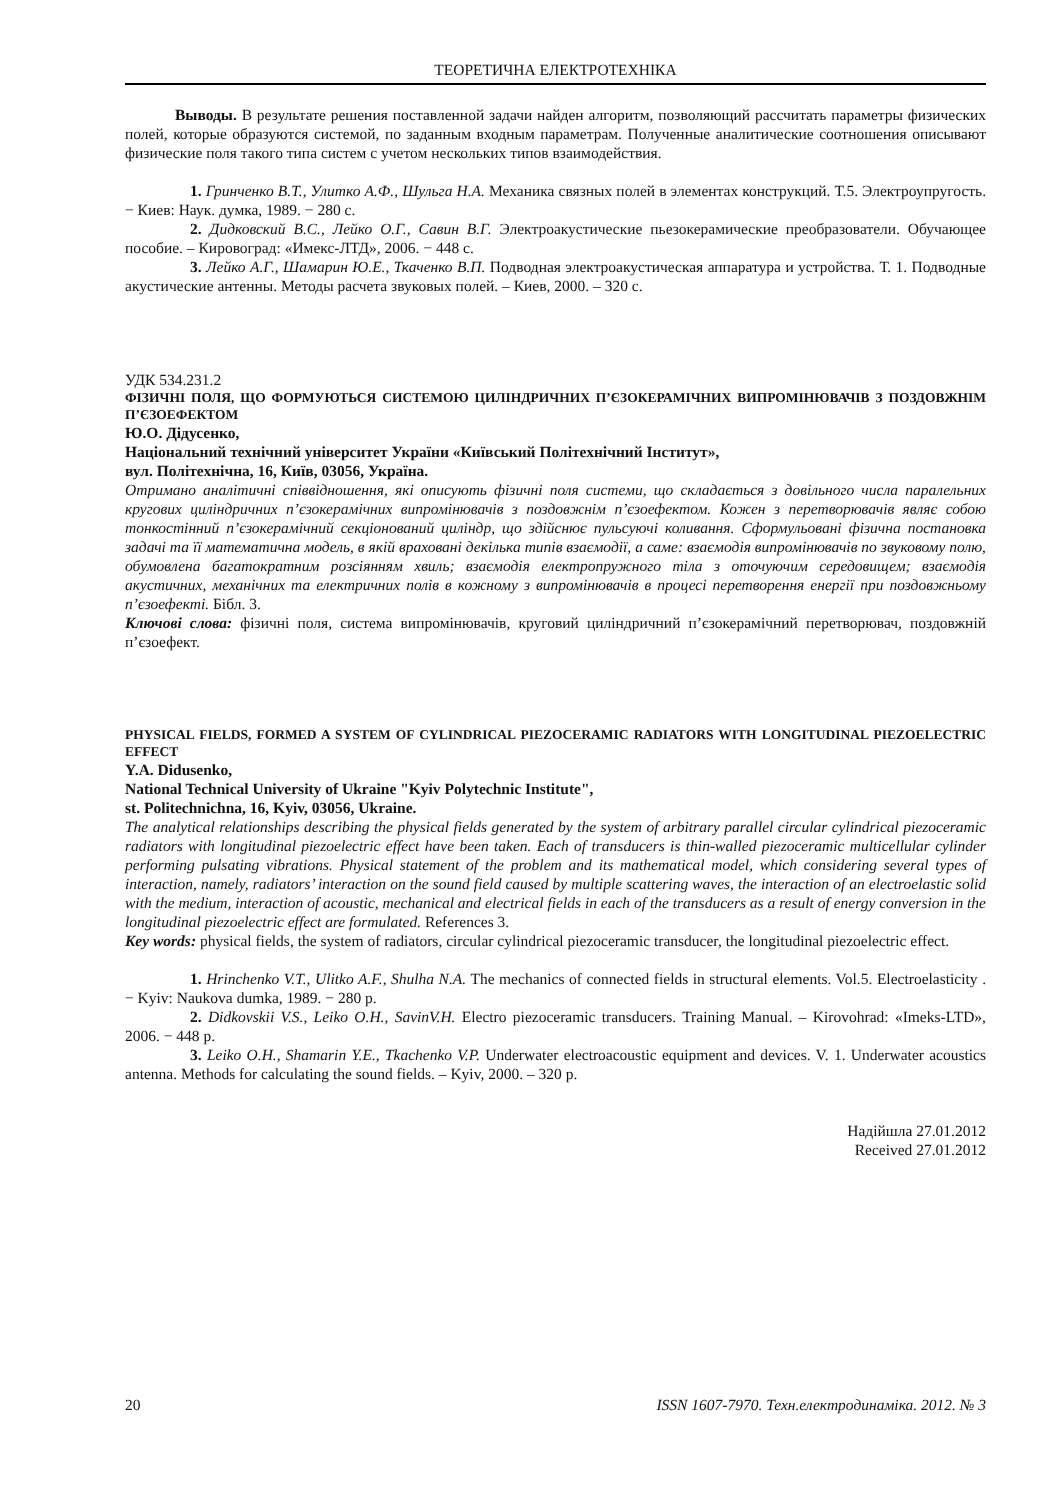ТЕОРЕТИЧНА ЕЛЕКТРОТЕХНІКА
Выводы. В результате решения поставленной задачи найден алгоритм, позволяющий рассчитать параметры физических полей, которые образуются системой, по заданным входным параметрам. Полученные аналитические соотношения описывают физические поля такого типа систем с учетом нескольких типов взаимодействия.
1. Гринченко В.Т., Улитко А.Ф., Шульга Н.А. Механика связных полей в элементах конструкций. Т.5. Электроупругость. − Киев: Наук. думка, 1989. − 280 с.
2. Дидковский В.С., Лейко О.Г., Савин В.Г. Электроакустические пьезокерамические преобразователи. Обучающее пособие. – Кировоград: «Имекс-ЛТД», 2006. − 448 с.
3. Лейко А.Г., Шамарин Ю.Е., Ткаченко В.П. Подводная электроакустическая аппаратура и устройства. Т. 1. Подводные акустические антенны. Методы расчета звуковых полей. – Киев, 2000. – 320 с.
УДК 534.231.2
ФІЗИЧНІ ПОЛЯ, ЩО ФОРМУЮТЬСЯ СИСТЕМОЮ ЦИЛІНДРИЧНИХ П’ЄЗОКЕРАМІЧНИХ ВИПРОМІНЮВАЧІВ З ПОЗДОВЖНІМ П’ЄЗОЕФЕКТОМ
Ю.О. Дідусенко,
Національний технічний університет України «Київський Політехнічний Інститут»,
вул. Політехнічна, 16, Київ, 03056, Україна.
Отримано аналітичні співвідношення, які описують фізичні поля системи, що складається з довільного числа паралельних кругових циліндричних п’єзокерамічних випромінювачів з поздовжнім п’єзоефектом. Кожен з перетворювачів являє собою тонкостінний п’єзокерамічний секціонований циліндр, що здійснює пульсуючі коливання. Сформульовані фізична постановка задачі та її математична модель, в якій враховані декілька типів взаємодії, а саме: взаємодія випромінювачів по звуковому полю, обумовлена багатократним розсіянням хвиль; взаємодія електропружного тіла з оточуючим середовищем; взаємодія акустичних, механічних та електричних полів в кожному з випромінювачів в процесі перетворення енергії при поздовжньому п’єзоефекті. Бібл. 3.
Ключові слова: фізичні поля, система випромінювачів, круговий циліндричний п’єзокерамічний перетворювач, поздовжній п’єзоефект.
PHYSICAL FIELDS, FORMED A SYSTEM OF CYLINDRICAL PIEZOCERAMIC RADIATORS WITH LONGITUDINAL PIEZOELECTRIC EFFECT
Y.A. Didusenko,
National Technical University of Ukraine "Kyiv Polytechnic Institute",
st. Politechnichna, 16, Kyiv, 03056, Ukraine.
The analytical relationships describing the physical fields generated by the system of arbitrary parallel circular cylindrical piezoceramic radiators with longitudinal piezoelectric effect have been taken. Each of transducers is thin-walled piezoceramic multicellular cylinder performing pulsating vibrations. Physical statement of the problem and its mathematical model, which considering several types of interaction, namely, radiators’ interaction on the sound field caused by multiple scattering waves, the interaction of an electroelastic solid with the medium, interaction of acoustic, mechanical and electrical fields in each of the transducers as a result of energy conversion in the longitudinal piezoelectric effect are formulated. References 3.
Key words: physical fields, the system of radiators, circular cylindrical piezoceramic transducer, the longitudinal piezoelectric effect.
1. Hrinchenko V.T., Ulitko A.F., Shulha N.A. The mechanics of connected fields in structural elements. Vol.5. Electroelasticity . − Kyiv: Naukova dumka, 1989. − 280 p.
2. Didkovskii V.S., Leiko O.H., SavinV.H. Electro piezoceramic transducers. Training Manual. – Kirovohrad: «Imeks-LTD», 2006. − 448 p.
3. Leiko O.H., Shamarin Y.E., Tkachenko V.P. Underwater electroacoustic equipment and devices. V. 1. Underwater acoustics antenna. Methods for calculating the sound fields. – Kyiv, 2000. – 320 p.
Надійшла 27.01.2012
Received 27.01.2012
20 ISSN 1607-7970. Техн.електродинаміка. 2012. № 3